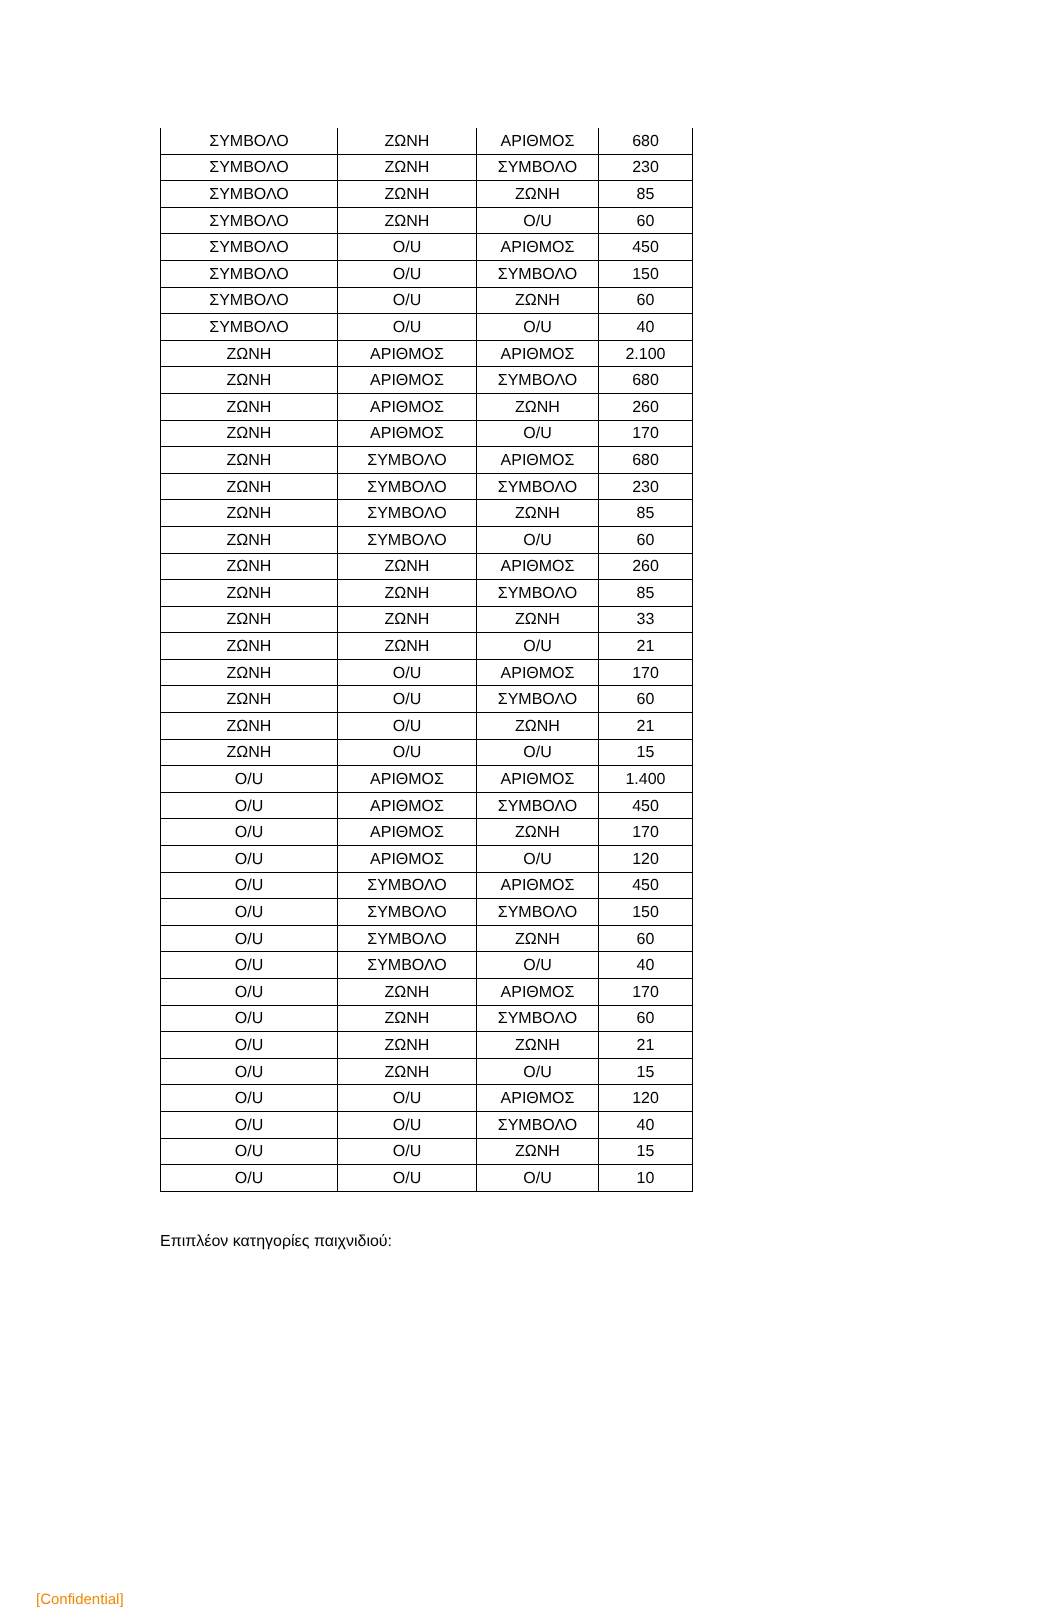| ΣΥΜΒΟΛΟ | ΖΩΝΗ | ΑΡΙΘΜΟΣ | 680 |
| ΣΥΜΒΟΛΟ | ΖΩΝΗ | ΣΥΜΒΟΛΟ | 230 |
| ΣΥΜΒΟΛΟ | ΖΩΝΗ | ΖΩΝΗ | 85 |
| ΣΥΜΒΟΛΟ | ΖΩΝΗ | O/U | 60 |
| ΣΥΜΒΟΛΟ | O/U | ΑΡΙΘΜΟΣ | 450 |
| ΣΥΜΒΟΛΟ | O/U | ΣΥΜΒΟΛΟ | 150 |
| ΣΥΜΒΟΛΟ | O/U | ΖΩΝΗ | 60 |
| ΣΥΜΒΟΛΟ | O/U | O/U | 40 |
| ΖΩΝΗ | ΑΡΙΘΜΟΣ | ΑΡΙΘΜΟΣ | 2.100 |
| ΖΩΝΗ | ΑΡΙΘΜΟΣ | ΣΥΜΒΟΛΟ | 680 |
| ΖΩΝΗ | ΑΡΙΘΜΟΣ | ΖΩΝΗ | 260 |
| ΖΩΝΗ | ΑΡΙΘΜΟΣ | O/U | 170 |
| ΖΩΝΗ | ΣΥΜΒΟΛΟ | ΑΡΙΘΜΟΣ | 680 |
| ΖΩΝΗ | ΣΥΜΒΟΛΟ | ΣΥΜΒΟΛΟ | 230 |
| ΖΩΝΗ | ΣΥΜΒΟΛΟ | ΖΩΝΗ | 85 |
| ΖΩΝΗ | ΣΥΜΒΟΛΟ | O/U | 60 |
| ΖΩΝΗ | ΖΩΝΗ | ΑΡΙΘΜΟΣ | 260 |
| ΖΩΝΗ | ΖΩΝΗ | ΣΥΜΒΟΛΟ | 85 |
| ΖΩΝΗ | ΖΩΝΗ | ΖΩΝΗ | 33 |
| ΖΩΝΗ | ΖΩΝΗ | O/U | 21 |
| ΖΩΝΗ | O/U | ΑΡΙΘΜΟΣ | 170 |
| ΖΩΝΗ | O/U | ΣΥΜΒΟΛΟ | 60 |
| ΖΩΝΗ | O/U | ΖΩΝΗ | 21 |
| ΖΩΝΗ | O/U | O/U | 15 |
| O/U | ΑΡΙΘΜΟΣ | ΑΡΙΘΜΟΣ | 1.400 |
| O/U | ΑΡΙΘΜΟΣ | ΣΥΜΒΟΛΟ | 450 |
| O/U | ΑΡΙΘΜΟΣ | ΖΩΝΗ | 170 |
| O/U | ΑΡΙΘΜΟΣ | O/U | 120 |
| O/U | ΣΥΜΒΟΛΟ | ΑΡΙΘΜΟΣ | 450 |
| O/U | ΣΥΜΒΟΛΟ | ΣΥΜΒΟΛΟ | 150 |
| O/U | ΣΥΜΒΟΛΟ | ΖΩΝΗ | 60 |
| O/U | ΣΥΜΒΟΛΟ | O/U | 40 |
| O/U | ΖΩΝΗ | ΑΡΙΘΜΟΣ | 170 |
| O/U | ΖΩΝΗ | ΣΥΜΒΟΛΟ | 60 |
| O/U | ΖΩΝΗ | ΖΩΝΗ | 21 |
| O/U | ΖΩΝΗ | O/U | 15 |
| O/U | O/U | ΑΡΙΘΜΟΣ | 120 |
| O/U | O/U | ΣΥΜΒΟΛΟ | 40 |
| O/U | O/U | ΖΩΝΗ | 15 |
| O/U | O/U | O/U | 10 |
Επιπλέον κατηγορίες παιχνιδιού:
[Confidential]